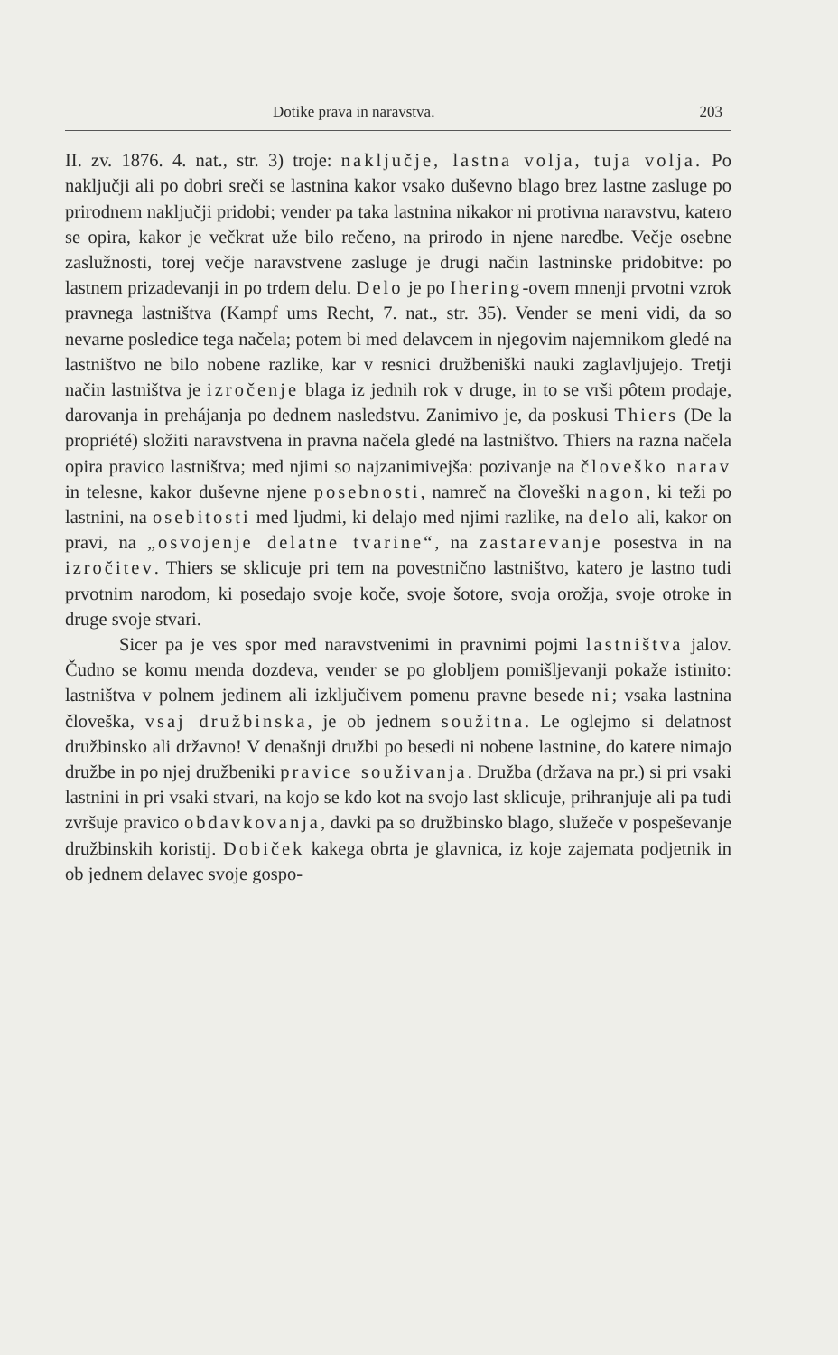Dotike prava in naravstva. 203
II. zv. 1876. 4. nat., str. 3) troje: naključje, lastna volja, tuja volja. Po naključji ali po dobri sreči se lastnina kakor vsako duševno blago brez lastne zasluge po prirodnem naključji pridobi; vender pa taka lastnina nikakor ni protivna naravstvu, katero se opira, kakor je večkrat uže bilo rečeno, na prirodo in njene naredbe. Večje osebne zaslužnosti, torej večje naravstvene zasluge je drugi način lastninske pridobitve: po lastnem prizadevanji in po trdem delu. Delo je po Ihering-ovem mnenji prvotni vzrok pravnega lastništva (Kampf ums Recht, 7. nat., str. 35). Vender se meni vidi, da so nevarne posledice tega načela; potem bi med delavcem in njegovim najemnikom gledé na lastništvo ne bilo nobene razlike, kar v resnici družbeniški nauki zaglavljujejo. Tretji način lastništva je izročenje blaga iz jednih rok v druge, in to se vrši pôtem prodaje, darovanja in prehájanja po dednem nasledstvu. Zanimivo je, da poskusi Thiers (De la propriété) složiti naravstvena in pravna načela gledé na lastništvo. Thiers na razna načela opira pravico lastništva; med njimi so najzanimivejša: pozivanje na človeško narav in telesne, kakor duševne njene posebnosti, namreč na človeški nagon, ki teži po lastnini, na osebitosti med ljudmi, ki delajo med njimi razlike, na delo ali, kakor on pravi, na „osvojenje delatne tvarine“, na zastarevanje posestva in na izročitev. Thiers se sklicuje pri tem na povestnično lastništvo, katero je lastno tudi prvotnim narodom, ki posedajo svoje koče, svoje šotore, svoja orožja, svoje otroke in druge svoje stvari.
Sicer pa je ves spor med naravstvenimi in pravnimi pojmi lastništva jalov. Čudno se komu menda dozdeva, vender se po globljem pomišljevanji pokaže istinito: lastništva v polnem jedinem ali izključivem pomenu pravne besede ni; vsaka lastnina človeška, vsaj družbinska, je ob jednem soužitna. Le oglejmo si delatnost družbinsko ali državno! V denašnji družbi po besedi ni nobene lastnine, do katere nimajo družbe in po njej družbeniki pravice souživanja. Družba (država na pr.) si pri vsaki lastnini in pri vsaki stvari, na kojo se kdo kot na svojo last sklicuje, prihranjuje ali pa tudi zvršuje pravico obdavkovanja, davki pa so družbinsko blago, služeče v pospeševanje družbinskih koristij. Dobiček kakega obrta je glavnica, iz koje zajemata podjetnik in ob jednem delavec svoje gospo-